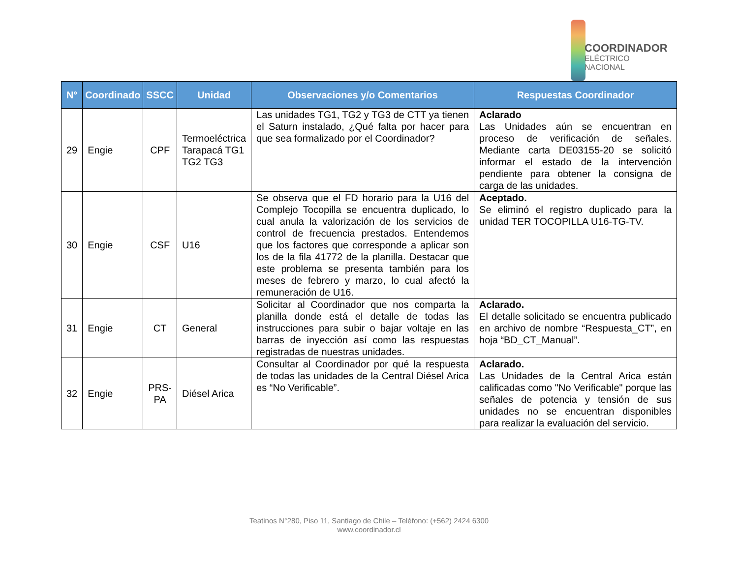COORDINADOR
ELÉCTRICO NACIONAL
| N° | Coordinado | SSCC | Unidad | Observaciones y/o Comentarios | Respuestas Coordinador |
| --- | --- | --- | --- | --- | --- |
| 29 | Engie | CPF | Termoeléctrica Tarapacá TG1 TG2 TG3 | Las unidades TG1, TG2 y TG3 de CTT ya tienen el Saturn instalado, ¿Qué falta por hacer para que sea formalizado por el Coordinador? | Aclarado Las Unidades aún se encuentran en proceso de verificación de señales. Mediante carta DE03155-20 se solicitó informar el estado de la intervención pendiente para obtener la consigna de carga de las unidades. |
| 30 | Engie | CSF | U16 | Se observa que el FD horario para la U16 del Complejo Tocopilla se encuentra duplicado, lo cual anula la valorización de los servicios de control de frecuencia prestados. Entendemos que los factores que corresponde a aplicar son los de la fila 41772 de la planilla. Destacar que este problema se presenta también para los meses de febrero y marzo, lo cual afectó la remuneración de U16. | Aceptado. Se eliminó el registro duplicado para la unidad TER TOCOPILLA U16-TG-TV. |
| 31 | Engie | CT | General | Solicitar al Coordinador que nos comparta la planilla donde está el detalle de todas las instrucciones para subir o bajar voltaje en las barras de inyección así como las respuestas registradas de nuestras unidades. | Aclarado. El detalle solicitado se encuentra publicado en archivo de nombre “Respuesta_CT”, en hoja “BD_CT_Manual”. |
| 32 | Engie | PRS-PA | Diésel Arica | Consultar al Coordinador por qué la respuesta de todas las unidades de la Central Diésel Arica es “No Verificable”. | Aclarado. Las Unidades de la Central Arica están calificadas como "No Verificable" porque las señales de potencia y tensión de sus unidades no se encuentran disponibles para realizar la evaluación del servicio. |
Teatinos N°280, Piso 11, Santiago de Chile – Teléfono: (+562) 2424 6300
www.coordinador.cl